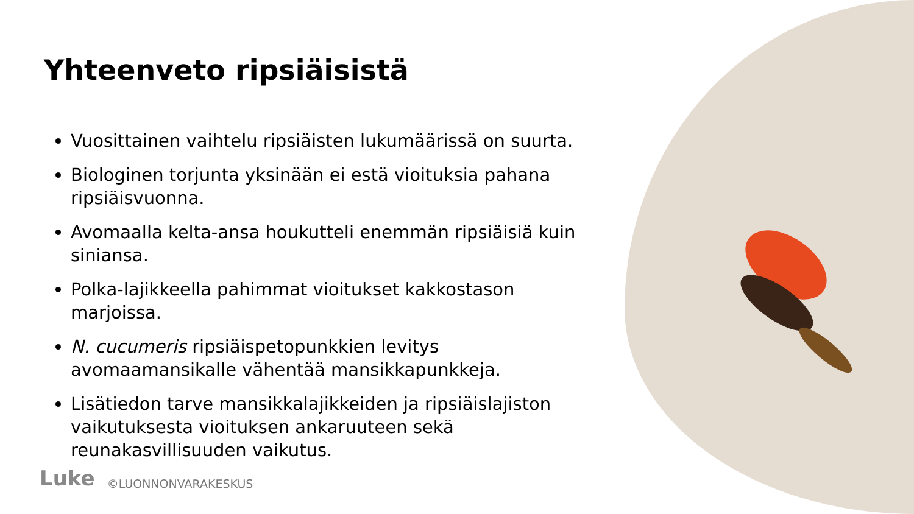Yhteenveto ripsiäisistä
Vuosittainen vaihtelu ripsiäisten lukumäärissä on suurta.
Biologinen torjunta yksinään ei estä vioituksia pahana ripsiäisvuonna.
Avomaalla kelta-ansa houkutteli enemmän ripsiäisiä kuin siniansa.
Polka-lajikkeella pahimmat vioitukset kakkostason marjoissa.
N. cucumeris ripsiäispetopunkkien levitys avomaamansikalle vähentää mansikkapunkkeja.
Lisätiedon tarve mansikkalajikkeiden ja ripsiäislajiston vaikutuksesta vioituksen ankaruuteen sekä reunakasvillisuuden vaikutus.
Luke ©LUONNONVARAKESKUS